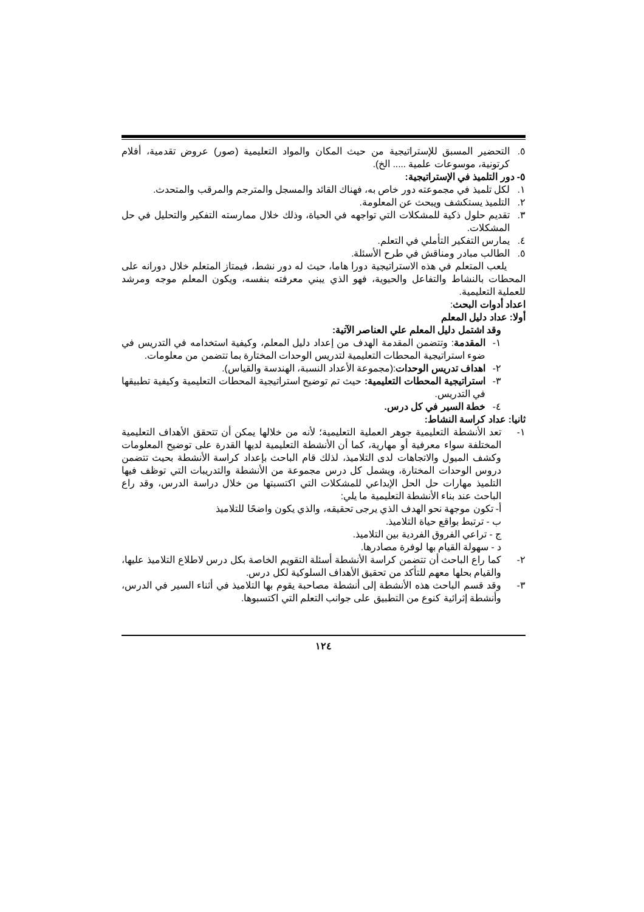٥. التحضير المسبق للإستراتيجية من حيث المكان والمواد التعليمية (صور) عروض تقدمية، أفلام كرتونية، موسوعات علمية ..... الخ).
٥- دور التلميذ في الإستراتيجية:
١. لكل تلميذ في مجموعته دور خاص به، فهناك القائد والمسجل والمترجم والمرقب والمتحدث.
٢. التلميذ يستكشف ويبحث عن المعلومة.
٣. تقديم حلول ذكية للمشكلات التي تواجهه في الحياة، وذلك خلال ممارسته التفكير والتحليل في حل المشكلات.
٤. يمارس التفكير التأملي في التعلم.
٥. الطالب مبادر ومناقش في طرح الأسئلة.
يلعب المتعلم في هذه الاستراتيجية دورا هاما، حيث له دور نشط، فيمتاز المتعلم خلال دورانه على المحطات بالنشاط والتفاعل والحيوية، فهو الذي يبني معرفته بنفسه، ويكون المعلم موجه ومرشد للعملية التعليمية.
اعداد أدوات البحث:
أولا: عداد دليل المعلم
وقد اشتمل دليل المعلم علي العناصر الآتية:
١- المقدمة: وتتضمن المقدمة الهدف من إعداد دليل المعلم، وكيفية استخدامه في التدريس في ضوء استراتيجية المحطات التعليمية لتدريس الوحدات المختارة بما تتضمن من معلومات.
٢- اهداف تدريس الوحدات:(مجموعة الأعداد النسبة، الهندسة والقياس).
٣- استراتيجية المحطات التعليمية: حيث تم توضيح استراتيجية المحطات التعليمية وكيفية تطبيقها في التدريس.
٤- خطة السير في كل درس.
ثانيا: عداد كراسة النشاط:
١- تعد الأنشطة التعليمية جوهر العملية التعليمية؛ لأنه من خلالها يمكن أن تتحقق الأهداف التعليمية المختلفة سواء معرفية أو مهارية، كما أن الأنشطة التعليمية لديها القدرة على توضيح المعلومات وكشف الميول والاتجاهات لدى التلاميذ، لذلك قام الباحث بإعداد كراسة الأنشطة بحيث تتضمن دروس الوحدات المختارة، ويشمل كل درس مجموعة من الأنشطة والتدريبات التي توظف فيها التلميذ مهارات حل الحل الإبداعي للمشكلات التي اكتسبتها من خلال دراسة الدرس، وقد راع الباحث عند بناء الأنشطة التعليمية ما يلي:
أ- تكون موجهة نحو الهدف الذي يرجى تحقيقه، والذي يكون واضحًا للتلاميذ
ب - ترتبط بواقع حياة التلاميذ.
ج - تراعي الفروق الفردية بين التلاميذ.
د - سهولة القيام بها لوفرة مصادرها.
٢- كما راع الباحث أن تتضمن كراسة الأنشطة أسئلة التقويم الخاصة بكل درس لاطلاع التلاميذ عليها، والقيام بحلها معهم للتأكد من تحقيق الأهداف السلوكية لكل درس.
٣- وقد قسم الباحث هذه الأنشطة إلى أنشطة مصاحبة يقوم بها التلاميذ في أثناء السير في الدرس، وأنشطة إثرائية كنوع من التطبيق على جوانب التعلم التي اكتسبوها.
١٢٤